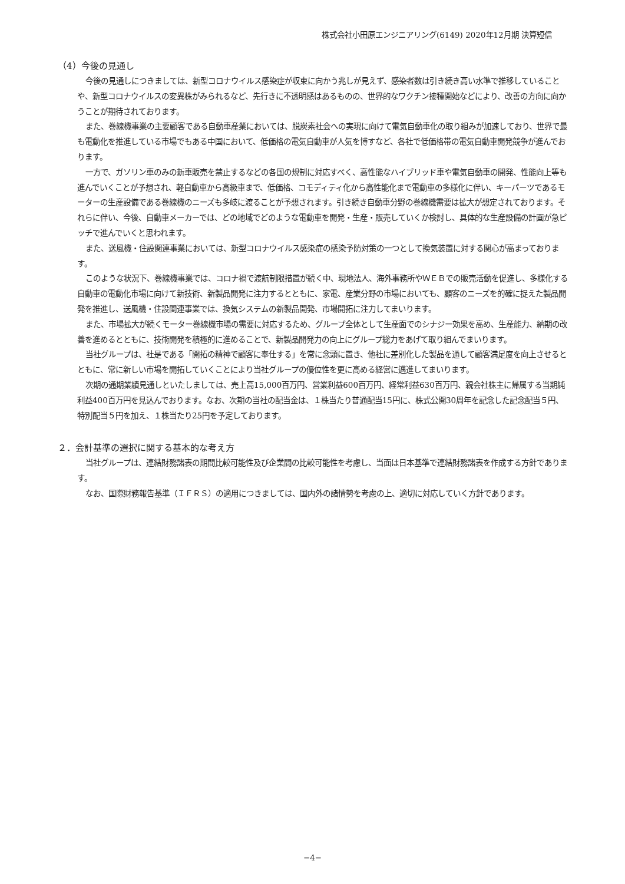株式会社小田原エンジニアリング(6149) 2020年12月期 決算短信
（4）今後の見通し
今後の見通しにつきましては、新型コロナウイルス感染症が収束に向かう兆しが見えず、感染者数は引き続き高い水準で推移していることや、新型コロナウイルスの変異株がみられるなど、先行きに不透明感はあるものの、世界的なワクチン接種開始などにより、改善の方向に向かうことが期待されております。
また、巻線機事業の主要顧客である自動車産業においては、脱炭素社会への実現に向けて電気自動車化の取り組みが加速しており、世界で最も電動化を推進している市場でもある中国において、低価格の電気自動車が人気を博すなど、各社で低価格帯の電気自動車開発競争が進んでおります。
一方で、ガソリン車のみの新車販売を禁止するなどの各国の規制に対応すべく、高性能なハイブリッド車や電気自動車の開発、性能向上等も進んでいくことが予想され、軽自動車から高級車まで、低価格、コモディティ化から高性能化まで電動車の多様化に伴い、キーパーツであるモーターの生産設備である巻線機のニーズも多岐に渡ることが予想されます。引き続き自動車分野の巻線機需要は拡大が想定されております。それらに伴い、今後、自動車メーカーでは、どの地域でどのような電動車を開発・生産・販売していくか検討し、具体的な生産設備の計画が急ピッチで進んでいくと思われます。
また、送風機・住設関連事業においては、新型コロナウイルス感染症の感染予防対策の一つとして換気装置に対する関心が高まっております。
このような状況下、巻線機事業では、コロナ禍で渡航制限措置が続く中、現地法人、海外事務所やＷＥＢでの販売活動を促進し、多様化する自動車の電動化市場に向けて新技術、新製品開発に注力するとともに、家電、産業分野の市場においても、顧客のニーズを的確に捉えた製品開発を推進し、送風機・住設関連事業では、換気システムの新製品開発、市場開拓に注力してまいります。
また、市場拡大が続くモーター巻線機市場の需要に対応するため、グループ全体として生産面でのシナジー効果を高め、生産能力、納期の改善を進めるとともに、技術開発を積極的に進めることで、新製品開発力の向上にグループ総力をあげて取り組んでまいります。
当社グループは、社是である「開拓の精神で顧客に奉仕する」を常に念頭に置き、他社に差別化した製品を通して顧客満足度を向上させるとともに、常に新しい市場を開拓していくことにより当社グループの優位性を更に高める経営に邁進してまいります。
次期の通期業績見通しといたしましては、売上高15,000百万円、営業利益600百万円、経常利益630百万円、親会社株主に帰属する当期純利益400百万円を見込んでおります。なお、次期の当社の配当金は、１株当たり普通配当15円に、株式公開30周年を記念した記念配当５円、特別配当５円を加え、１株当たり25円を予定しております。
２．会計基準の選択に関する基本的な考え方
当社グループは、連結財務諸表の期間比較可能性及び企業間の比較可能性を考慮し、当面は日本基準で連結財務諸表を作成する方針であります。
なお、国際財務報告基準（ＩＦＲＳ）の適用につきましては、国内外の諸情勢を考慮の上、適切に対応していく方針であります。
−4−